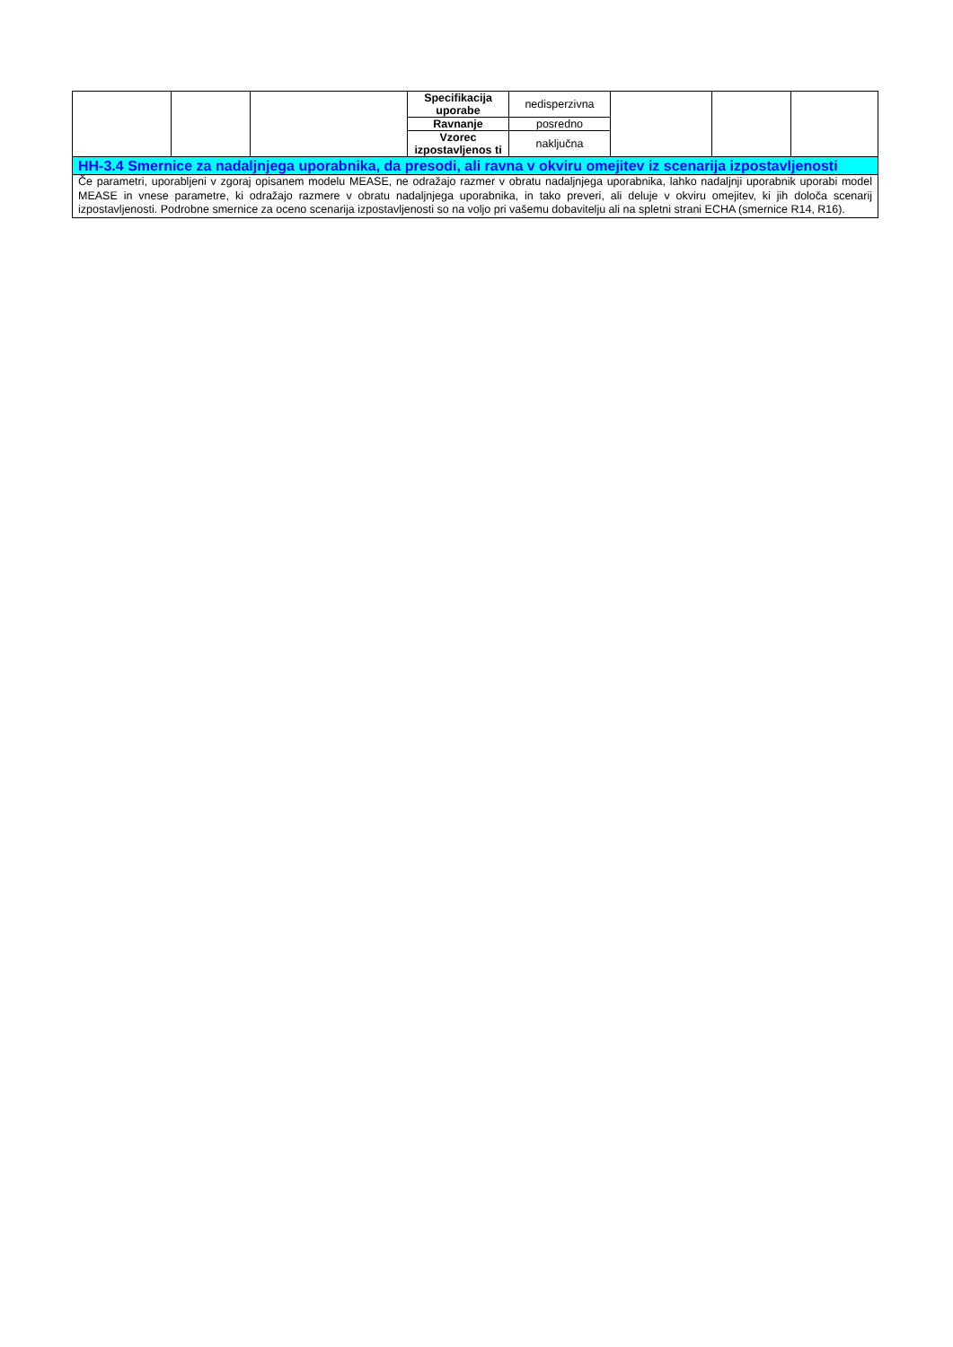| | | | Specifikacija uporabe | nedisperzivna | | | |
| | | | Ravnanje | posredno | | | |
| | | | Vzorec izpostavljenos ti | naključna | | | |
| HH-3.4 Smernice za nadaljnjega uporabnika, da presodi, ali ravna v okviru omejitev iz scenarija izpostavljenosti | | | | | | | |
| Če parametri, uporabljeni v zgoraj opisanem modelu MEASE, ne odražajo razmer v obratu nadaljnjega uporabnika, lahko nadaljnji uporabnik uporabi model MEASE in vnese parametre, ki odražajo razmere v obratu nadaljnjega uporabnika, in tako preveri, ali deluje v okviru omejitev, ki jih določa scenarij izpostavljenosti. Podrobne smernice za oceno scenarija izpostavljenosti so na voljo pri vašemu dobavitelju ali na spletni strani ECHA (smernice R14, R16). | | | | | | | |